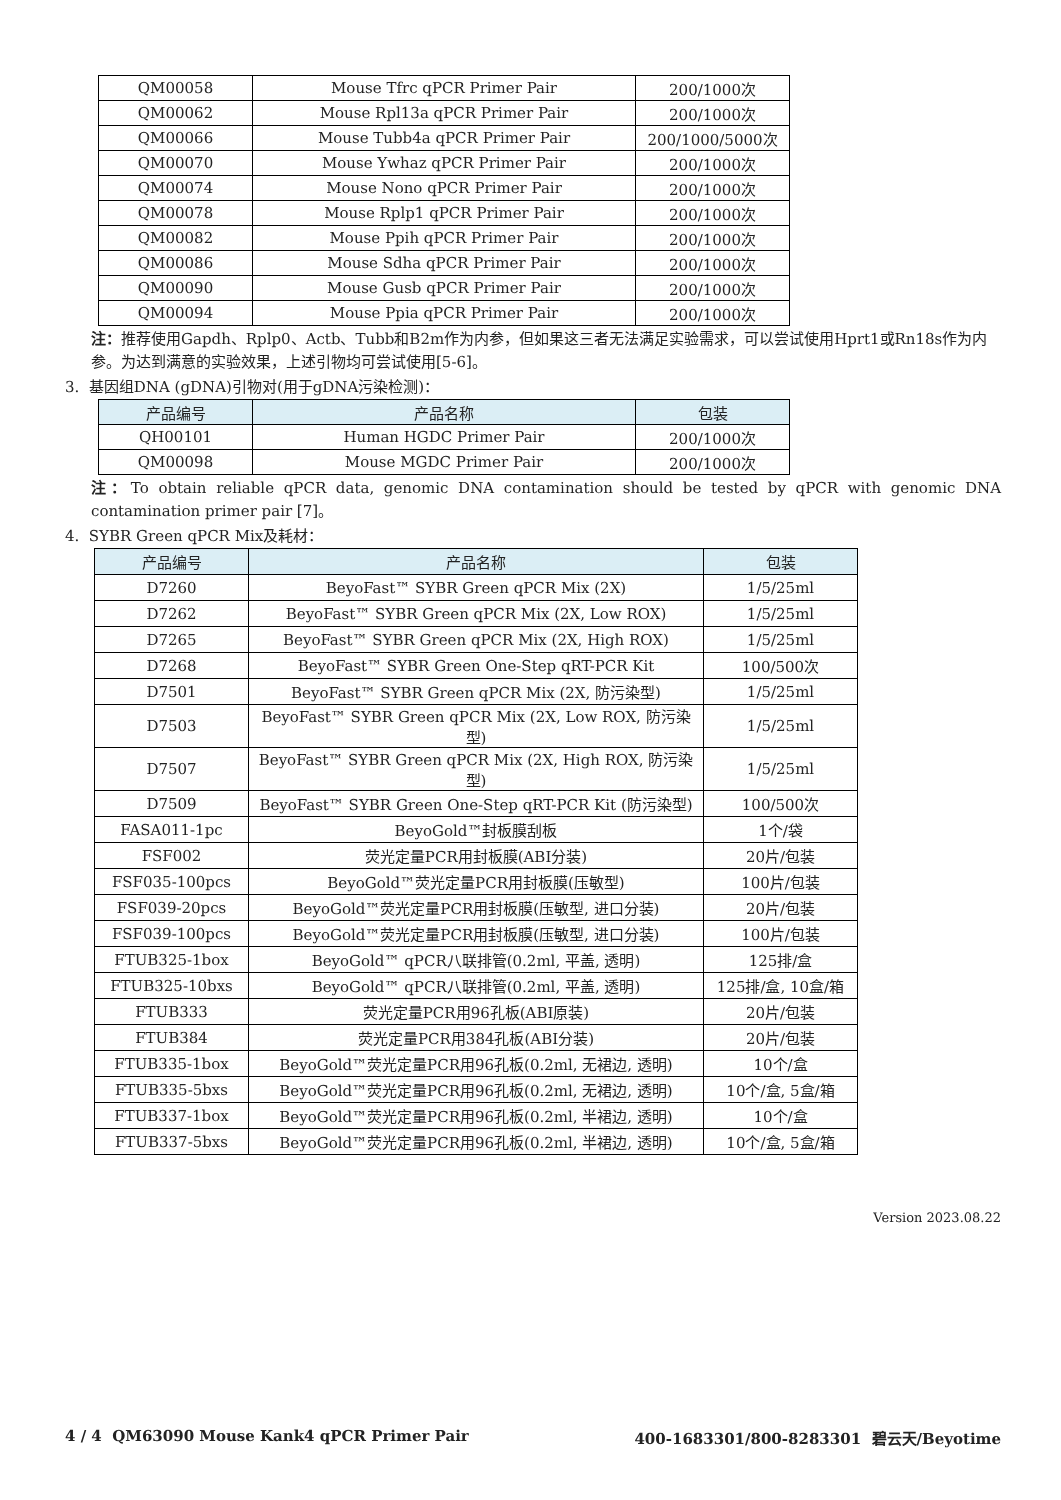| QM00058 | Mouse Tfrc qPCR Primer Pair | 200/1000次 |
| QM00062 | Mouse Rpl13a qPCR Primer Pair | 200/1000次 |
| QM00066 | Mouse Tubb4a qPCR Primer Pair | 200/1000/5000次 |
| QM00070 | Mouse Ywhaz qPCR Primer Pair | 200/1000次 |
| QM00074 | Mouse Nono qPCR Primer Pair | 200/1000次 |
| QM00078 | Mouse Rplp1 qPCR Primer Pair | 200/1000次 |
| QM00082 | Mouse Ppih qPCR Primer Pair | 200/1000次 |
| QM00086 | Mouse Sdha qPCR Primer Pair | 200/1000次 |
| QM00090 | Mouse Gusb qPCR Primer Pair | 200/1000次 |
| QM00094 | Mouse Ppia qPCR Primer Pair | 200/1000次 |
注：推荐使用Gapdh、Rplp0、Actb、Tubb和B2m作为内参，但如果这三者无法满足实验需求，可以尝试使用Hprt1或Rn18s作为内参。为达到满意的实验效果，上述引物均可尝试使用[5-6]。
3. 基因组DNA (gDNA)引物对(用于gDNA污染检测)：
| 产品编号 | 产品名称 | 包装 |
| --- | --- | --- |
| QH00101 | Human HGDC Primer Pair | 200/1000次 |
| QM00098 | Mouse MGDC Primer Pair | 200/1000次 |
注：To obtain reliable qPCR data, genomic DNA contamination should be tested by qPCR with genomic DNA contamination primer pair [7]。
4. SYBR Green qPCR Mix及耗材：
| 产品编号 | 产品名称 | 包装 |
| --- | --- | --- |
| D7260 | BeyoFast™ SYBR Green qPCR Mix (2X) | 1/5/25ml |
| D7262 | BeyoFast™ SYBR Green qPCR Mix (2X, Low ROX) | 1/5/25ml |
| D7265 | BeyoFast™ SYBR Green qPCR Mix (2X, High ROX) | 1/5/25ml |
| D7268 | BeyoFast™ SYBR Green One-Step qRT-PCR Kit | 100/500次 |
| D7501 | BeyoFast™ SYBR Green qPCR Mix (2X, 防污染型) | 1/5/25ml |
| D7503 | BeyoFast™ SYBR Green qPCR Mix (2X, Low ROX, 防污染型) | 1/5/25ml |
| D7507 | BeyoFast™ SYBR Green qPCR Mix (2X, High ROX, 防污染型) | 1/5/25ml |
| D7509 | BeyoFast™ SYBR Green One-Step qRT-PCR Kit (防污染型) | 100/500次 |
| FASA011-1pc | BeyoGold™封板膜刮板 | 1个/袋 |
| FSF002 | 荧光定量PCR用封板膜(ABI分装) | 20片/包装 |
| FSF035-100pcs | BeyoGold™荧光定量PCR用封板膜(压敏型) | 100片/包装 |
| FSF039-20pcs | BeyoGold™荧光定量PCR用封板膜(压敏型, 进口分装) | 20片/包装 |
| FSF039-100pcs | BeyoGold™荧光定量PCR用封板膜(压敏型, 进口分装) | 100片/包装 |
| FTUB325-1box | BeyoGold™ qPCR八联排管(0.2ml, 平盖, 透明) | 125排/盒 |
| FTUB325-10bxs | BeyoGold™ qPCR八联排管(0.2ml, 平盖, 透明) | 125排/盒, 10盒/箱 |
| FTUB333 | 荧光定量PCR用96孔板(ABI原装) | 20片/包装 |
| FTUB384 | 荧光定量PCR用384孔板(ABI分装) | 20片/包装 |
| FTUB335-1box | BeyoGold™荧光定量PCR用96孔板(0.2ml, 无裙边, 透明) | 10个/盒 |
| FTUB335-5bxs | BeyoGold™荧光定量PCR用96孔板(0.2ml, 无裙边, 透明) | 10个/盒, 5盒/箱 |
| FTUB337-1box | BeyoGold™荧光定量PCR用96孔板(0.2ml, 半裙边, 透明) | 10个/盒 |
| FTUB337-5bxs | BeyoGold™荧光定量PCR用96孔板(0.2ml, 半裙边, 透明) | 10个/盒, 5盒/箱 |
Version 2023.08.22
4 / 4 QM63090 Mouse Kank4 qPCR Primer Pair 400-1683301/800-8283301 碧云天/Beyotime